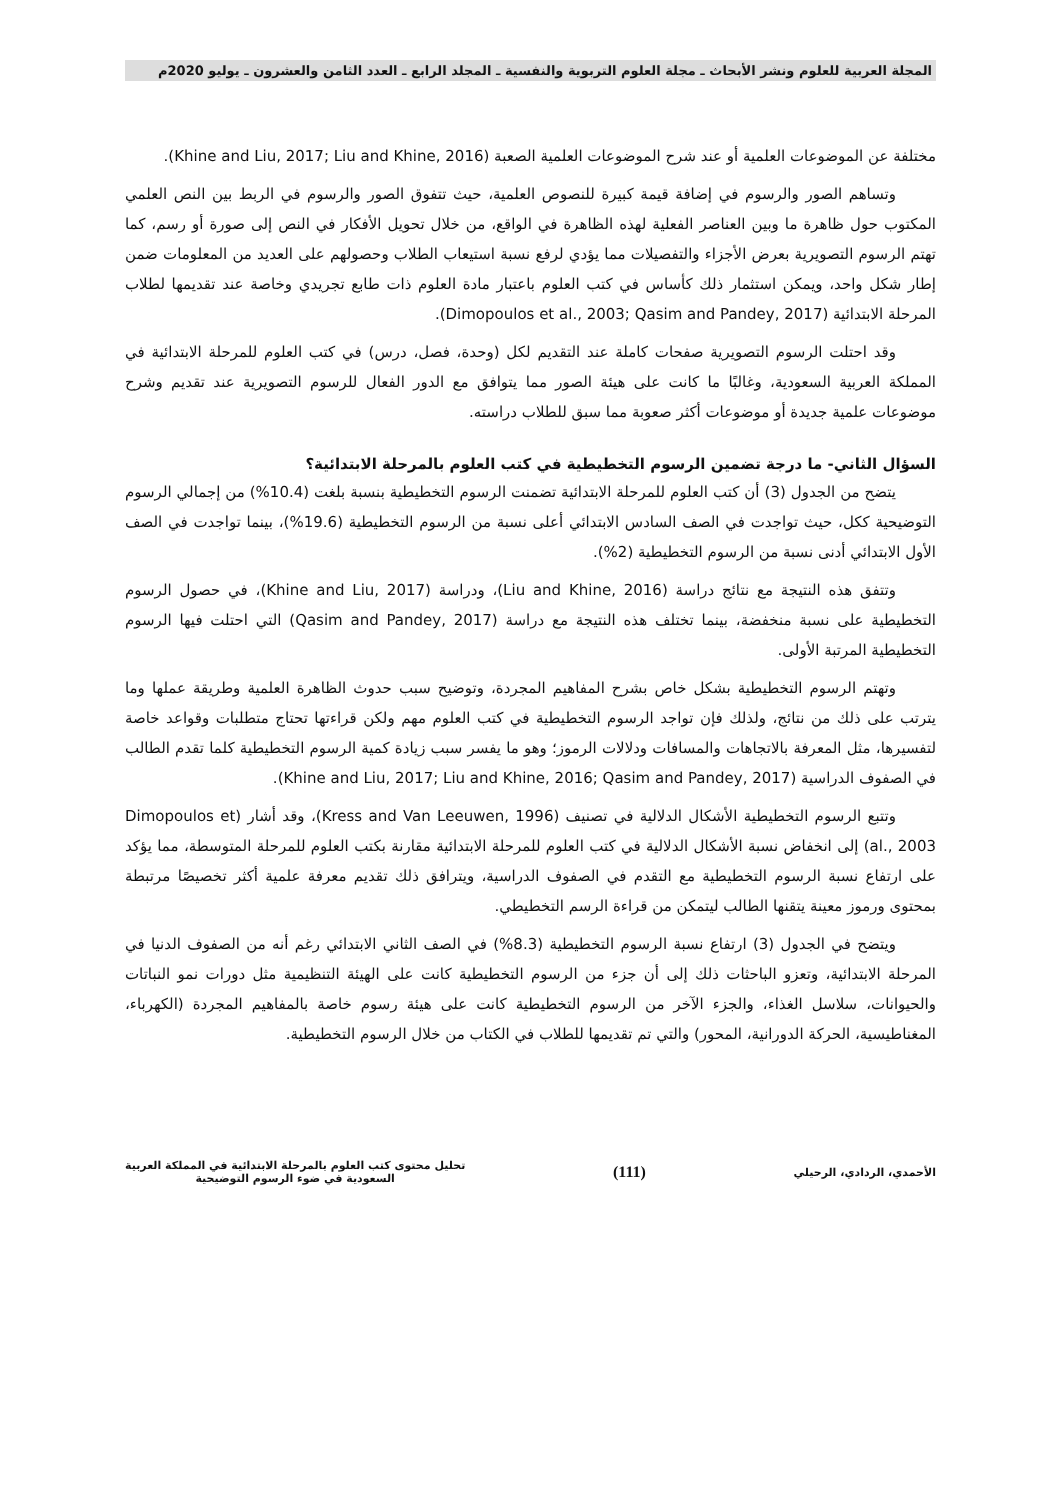المجلة العربية للعلوم ونشر الأبحاث ـ مجلة العلوم التربوية والنفسية ـ المجلد الرابع ـ العدد الثامن والعشرون ـ يوليو 2020م
مختلفة عن الموضوعات العلمية أو عند شرح الموضوعات العلمية الصعبة (Khine and Liu, 2017; Liu and Khine, 2016).
وتساهم الصور والرسوم في إضافة قيمة كبيرة للنصوص العلمية، حيث تتفوق الصور والرسوم في الربط بين النص العلمي المكتوب حول ظاهرة ما وبين العناصر الفعلية لهذه الظاهرة في الواقع، من خلال تحويل الأفكار في النص إلى صورة أو رسم، كما تهتم الرسوم التصويرية بعرض الأجزاء والتفصيلات مما يؤدي لرفع نسبة استيعاب الطلاب وحصولهم على العديد من المعلومات ضمن إطار شكل واحد، ويمكن استثمار ذلك كأساس في كتب العلوم باعتبار مادة العلوم ذات طابع تجريدي وخاصة عند تقديمها لطلاب المرحلة الابتدائية (Dimopoulos et al., 2003; Qasim and Pandey, 2017).
وقد احتلت الرسوم التصويرية صفحات كاملة عند التقديم لكل (وحدة، فصل، درس) في كتب العلوم للمرحلة الابتدائية في المملكة العربية السعودية، وغالبًا ما كانت على هيئة الصور مما يتوافق مع الدور الفعال للرسوم التصويرية عند تقديم وشرح موضوعات علمية جديدة أو موضوعات أكثر صعوبة مما سبق للطلاب دراسته.
السؤال الثاني- ما درجة تضمين الرسوم التخطيطية في كتب العلوم بالمرحلة الابتدائية؟
يتضح من الجدول (3) أن كتب العلوم للمرحلة الابتدائية تضمنت الرسوم التخطيطية بنسبة بلغت (10.4%) من إجمالي الرسوم التوضيحية ككل، حيث تواجدت في الصف السادس الابتدائي أعلى نسبة من الرسوم التخطيطية (19.6%)، بينما تواجدت في الصف الأول الابتدائي أدنى نسبة من الرسوم التخطيطية (2%).
وتتفق هذه النتيجة مع نتائج دراسة (Liu and Khine, 2016)، ودراسة (Khine and Liu, 2017)، في حصول الرسوم التخطيطية على نسبة منخفضة، بينما تختلف هذه النتيجة مع دراسة (Qasim and Pandey, 2017) التي احتلت فيها الرسوم التخطيطية المرتبة الأولى.
وتهتم الرسوم التخطيطية بشكل خاص بشرح المفاهيم المجردة، وتوضيح سبب حدوث الظاهرة العلمية وطريقة عملها وما يترتب على ذلك من نتائج، ولذلك فإن تواجد الرسوم التخطيطية في كتب العلوم مهم ولكن قراءتها تحتاج متطلبات وقواعد خاصة لتفسيرها، مثل المعرفة بالاتجاهات والمسافات ودلالات الرموز؛ وهو ما يفسر سبب زيادة كمية الرسوم التخطيطية كلما تقدم الطالب في الصفوف الدراسية (Khine and Liu, 2017; Liu and Khine, 2016; Qasim and Pandey, 2017).
وتتبع الرسوم التخطيطية الأشكال الدلالية في تصنيف (Kress and Van Leeuwen, 1996)، وقد أشار (Dimopoulos et al., 2003) إلى انخفاض نسبة الأشكال الدلالية في كتب العلوم للمرحلة الابتدائية مقارنة بكتب العلوم للمرحلة المتوسطة، مما يؤكد على ارتفاع نسبة الرسوم التخطيطية مع التقدم في الصفوف الدراسية، ويترافق ذلك تقديم معرفة علمية أكثر تخصيصًا مرتبطة بمحتوى ورموز معينة يتقنها الطالب ليتمكن من قراءة الرسم التخطيطي.
ويتضح في الجدول (3) ارتفاع نسبة الرسوم التخطيطية (8.3%) في الصف الثاني الابتدائي رغم أنه من الصفوف الدنيا في المرحلة الابتدائية، وتعزو الباحثات ذلك إلى أن جزء من الرسوم التخطيطية كانت على الهيئة التنظيمية مثل دورات نمو النباتات والحيوانات، سلاسل الغذاء، والجزء الآخر من الرسوم التخطيطية كانت على هيئة رسوم خاصة بالمفاهيم المجردة (الكهرباء، المغناطيسية، الحركة الدورانية، المحور) والتي تم تقديمها للطلاب في الكتاب من خلال الرسوم التخطيطية.
الأحمدي، الردادي، الرحيلي
(111)
تحليل محتوى كتب العلوم بالمرحلة الابتدائية في المملكة العربية
السعودية في ضوء الرسوم التوضيحية